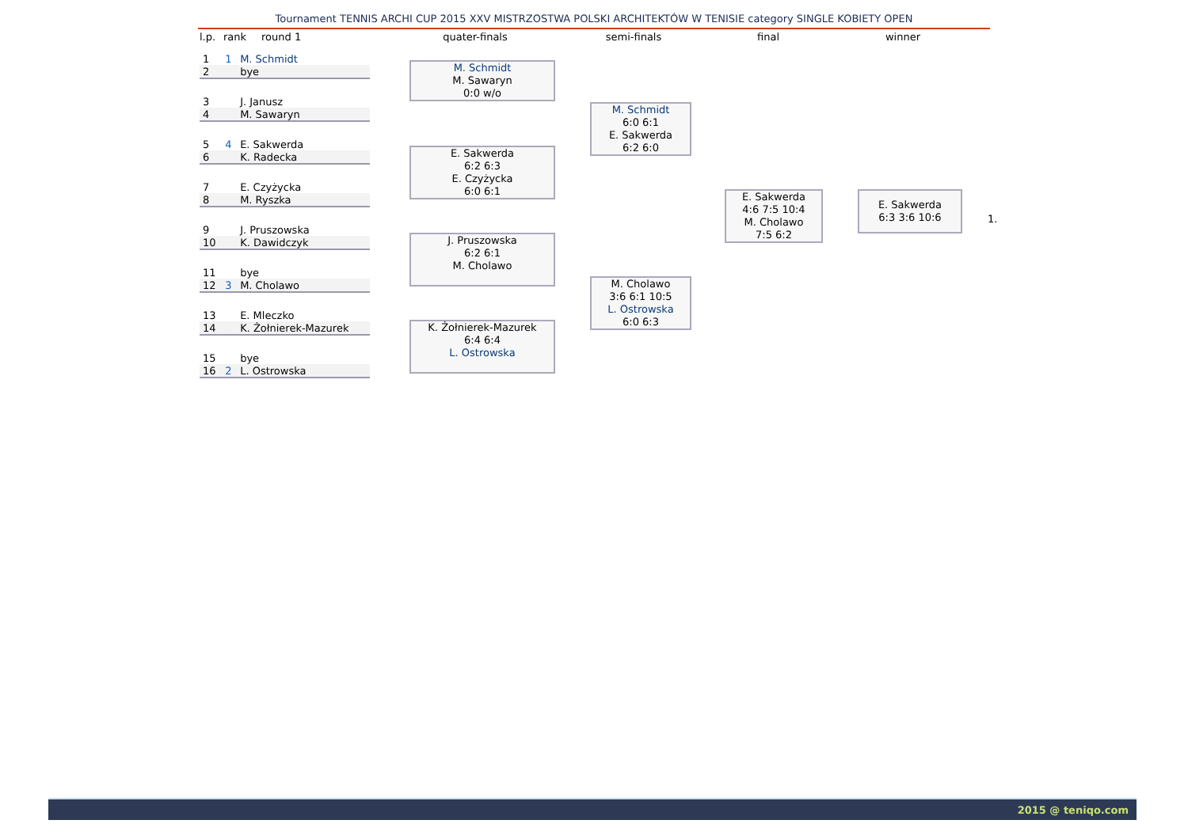Tournament TENNIS ARCHI CUP 2015 XXV MISTRZOSTWA POLSKI ARCHITEKTÓW W TENISIE category SINGLE KOBIETY OPEN
l.p.
rank round 1 quater-finals semi-finals final winner
| 1 | 1 | M. Schmidt |
| 2 | | bye |
| 3 | | J. Janusz |
| 4 | | M. Sawaryn |
| 5 | 4 | E. Sakwerda |
| 6 | | K. Radecka |
| 7 | | E. Czyżycka |
| 8 | | M. Ryszka |
| 9 | | J. Pruszowska |
| 10 | | K. Dawidczyk |
| 11 | | bye |
| 12 | 3 | M. Cholawo |
| 13 | | E. Mleczko |
| 14 | | K. Żołnierek-Mazurek |
| 15 | | bye |
| 16 | 2 | L. Ostrowska |
M. Schmidt
M. Sawaryn
0:0 w/o
E. Sakwerda
6:2 6:3
E. Czyżycka
6:0 6:1
J. Pruszowska
6:2 6:1
M. Cholawo
K. Żołnierek-Mazurek
6:4 6:4
L. Ostrowska
M. Schmidt
6:0 6:1
E. Sakwerda
6:2 6:0
M. Cholawo
3:6 6:1 10:5
L. Ostrowska
6:0 6:3
E. Sakwerda
4:6 7:5 10:4
M. Cholawo
7:5 6:2
E. Sakwerda
6:3 3:6 10:6
1.
2015 @ teniqo.com